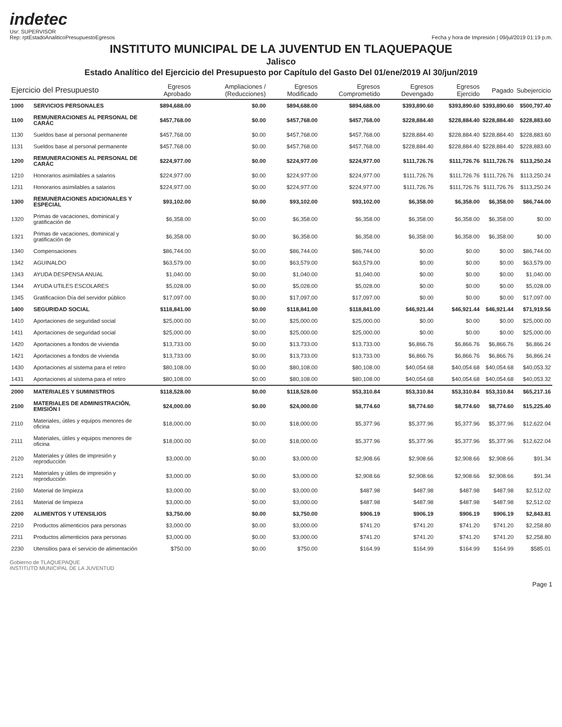indetec
Usr: SUPERVISOR
Rep: rptEstadoAnaliticoPresupuestoEgresos
Fecha y hora de Impresión | 09/jul/2019 01:19 p.m.
INSTITUTO MUNICIPAL DE LA JUVENTUD EN TLAQUEPAQUE
Jalisco
Estado Analítico del Ejercicio del Presupuesto por Capítulo del Gasto Del 01/ene/2019 Al 30/jun/2019
| Ejercicio del Presupuesto | | Egresos Aprobado | Ampliaciones / (Reducciones) | Egresos Modificado | Egresos Comprometido | Egresos Devengado | Egresos Ejercido | Pagado | Subejercicio |
| --- | --- | --- | --- | --- | --- | --- | --- | --- | --- |
| 1000 | SERVICIOS PERSONALES | $894,688.00 | $0.00 | $894,688.00 | $894,688.00 | $393,890.60 | $393,890.60 | $393,890.60 | $500,797.40 |
| 1100 | REMUNERACIONES AL PERSONAL DE CARÁC | $457,768.00 | $0.00 | $457,768.00 | $457,768.00 | $228,884.40 | $228,884.40 | $228,884.40 | $228,883.60 |
| 1130 | Sueldos base al personal permanente | $457,768.00 | $0.00 | $457,768.00 | $457,768.00 | $228,884.40 | $228,884.40 | $228,884.40 | $228,883.60 |
| 1131 | Sueldos base al personal permanente | $457,768.00 | $0.00 | $457,768.00 | $457,768.00 | $228,884.40 | $228,884.40 | $228,884.40 | $228,883.60 |
| 1200 | REMUNERACIONES AL PERSONAL DE CARÁC | $224,977.00 | $0.00 | $224,977.00 | $224,977.00 | $111,726.76 | $111,726.76 | $111,726.76 | $113,250.24 |
| 1210 | Honorarios asimilables a salarios | $224,977.00 | $0.00 | $224,977.00 | $224,977.00 | $111,726.76 | $111,726.76 | $111,726.76 | $113,250.24 |
| 1211 | Honorarios asimilables a salarios | $224,977.00 | $0.00 | $224,977.00 | $224,977.00 | $111,726.76 | $111,726.76 | $111,726.76 | $113,250.24 |
| 1300 | REMUNERACIONES ADICIONALES Y ESPECIAL | $93,102.00 | $0.00 | $93,102.00 | $93,102.00 | $6,358.00 | $6,358.00 | $6,358.00 | $86,744.00 |
| 1320 | Primas de vacaciones, dominical y gratificación de | $6,358.00 | $0.00 | $6,358.00 | $6,358.00 | $6,358.00 | $6,358.00 | $6,358.00 | $0.00 |
| 1321 | Primas de vacaciones, dominical y gratificación de | $6,358.00 | $0.00 | $6,358.00 | $6,358.00 | $6,358.00 | $6,358.00 | $6,358.00 | $0.00 |
| 1340 | Compensaciones | $86,744.00 | $0.00 | $86,744.00 | $86,744.00 | $0.00 | $0.00 | $0.00 | $86,744.00 |
| 1342 | AGUINALDO | $63,579.00 | $0.00 | $63,579.00 | $63,579.00 | $0.00 | $0.00 | $0.00 | $63,579.00 |
| 1343 | AYUDA DESPENSA ANUAL | $1,040.00 | $0.00 | $1,040.00 | $1,040.00 | $0.00 | $0.00 | $0.00 | $1,040.00 |
| 1344 | AYUDA UTILES ESCOLARES | $5,028.00 | $0.00 | $5,028.00 | $5,028.00 | $0.00 | $0.00 | $0.00 | $5,028.00 |
| 1345 | Gratificaciion Día del servidor público | $17,097.00 | $0.00 | $17,097.00 | $17,097.00 | $0.00 | $0.00 | $0.00 | $17,097.00 |
| 1400 | SEGURIDAD SOCIAL | $118,841.00 | $0.00 | $118,841.00 | $118,841.00 | $46,921.44 | $46,921.44 | $46,921.44 | $71,919.56 |
| 1410 | Aportaciones de seguridad social | $25,000.00 | $0.00 | $25,000.00 | $25,000.00 | $0.00 | $0.00 | $0.00 | $25,000.00 |
| 1411 | Aportaciones de seguridad social | $25,000.00 | $0.00 | $25,000.00 | $25,000.00 | $0.00 | $0.00 | $0.00 | $25,000.00 |
| 1420 | Aportaciones a fondos de vivienda | $13,733.00 | $0.00 | $13,733.00 | $13,733.00 | $6,866.76 | $6,866.76 | $6,866.76 | $6,866.24 |
| 1421 | Aportaciones a fondos de vivienda | $13,733.00 | $0.00 | $13,733.00 | $13,733.00 | $6,866.76 | $6,866.76 | $6,866.76 | $6,866.24 |
| 1430 | Aportaciones al sistema para el retiro | $80,108.00 | $0.00 | $80,108.00 | $80,108.00 | $40,054.68 | $40,054.68 | $40,054.68 | $40,053.32 |
| 1431 | Aportaciones al sistema para el retiro | $80,108.00 | $0.00 | $80,108.00 | $80,108.00 | $40,054.68 | $40,054.68 | $40,054.68 | $40,053.32 |
| 2000 | MATERIALES Y SUMINISTROS | $118,528.00 | $0.00 | $118,528.00 | $53,310.84 | $53,310.84 | $53,310.84 | $53,310.84 | $65,217.16 |
| 2100 | MATERIALES DE ADMINISTRACIÓN, EMISIÓN I | $24,000.00 | $0.00 | $24,000.00 | $8,774.60 | $8,774.60 | $8,774.60 | $8,774.60 | $15,225.40 |
| 2110 | Materiales, útiles y equipos menores de oficina | $18,000.00 | $0.00 | $18,000.00 | $5,377.96 | $5,377.96 | $5,377.96 | $5,377.96 | $12,622.04 |
| 2111 | Materiales, útiles y equipos menores de oficina | $18,000.00 | $0.00 | $18,000.00 | $5,377.96 | $5,377.96 | $5,377.96 | $5,377.96 | $12,622.04 |
| 2120 | Materiales y útiles de impresión y reproducción | $3,000.00 | $0.00 | $3,000.00 | $2,908.66 | $2,908.66 | $2,908.66 | $2,908.66 | $91.34 |
| 2121 | Materiales y útiles de impresión y reproducción | $3,000.00 | $0.00 | $3,000.00 | $2,908.66 | $2,908.66 | $2,908.66 | $2,908.66 | $91.34 |
| 2160 | Material de limpieza | $3,000.00 | $0.00 | $3,000.00 | $487.98 | $487.98 | $487.98 | $487.98 | $2,512.02 |
| 2161 | Material de limpieza | $3,000.00 | $0.00 | $3,000.00 | $487.98 | $487.98 | $487.98 | $487.98 | $2,512.02 |
| 2200 | ALIMENTOS Y UTENSILIOS | $3,750.00 | $0.00 | $3,750.00 | $906.19 | $906.19 | $906.19 | $906.19 | $2,843.81 |
| 2210 | Productos alimenticios para personas | $3,000.00 | $0.00 | $3,000.00 | $741.20 | $741.20 | $741.20 | $741.20 | $2,258.80 |
| 2211 | Productos alimenticios para personas | $3,000.00 | $0.00 | $3,000.00 | $741.20 | $741.20 | $741.20 | $741.20 | $2,258.80 |
| 2230 | Utensilios para el servicio de alimentación | $750.00 | $0.00 | $750.00 | $164.99 | $164.99 | $164.99 | $164.99 | $585.01 |
Gobierno de TLAQUEPAQUE
INSTITUTO MUNICIPAL DE LA JUVENTUD
Page 1